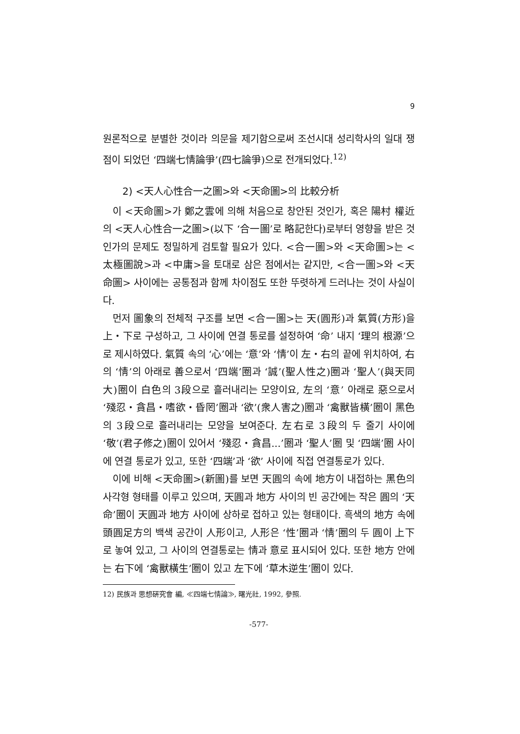9
원론적으로 분별한 것이라 의문을 제기함으로써 조선시대 성리학사의 일대 쟁점이 되었던 ‘四端七情論爭’(四七論爭)으로 전개되었다.<sup>12)</sup>
2) <天人心性合一之圖>와 <天命圖>의 比較分析
이 <天命圖>가 鄭之雲에 의해 처음으로 창안된 것인가, 혹은 陽村 權近의 <天人心性合一之圖>(以下 ‘合一圖’로 略記한다)로부터 영향을 받은 것인가의 문제도 정밀하게 검토할 필요가 있다. <合一圖>와 <天命圖>는 <太極圖說>과 <中庸>을 토대로 삼은 점에서는 같지만, <合一圖>와 <天命圖> 사이에는 공통점과 함께 차이점도 또한 뚜렷하게 드러나는 것이 사실이다.
먼저 圖象의 전체적 구조를 보면 <合一圖>는 天(圓形)과 氣質(方形)을 上・下로 구성하고, 그 사이에 연결 통로를 설정하여 ‘命’ 내지 ‘理의 根源’으로 제시하였다. 氣質 속의 ‘心’에는 ‘意’와 ‘情’이 左・右의 끝에 위치하여, 右의 ‘情’의 아래로 善으로서 ‘四端’圈과 ‘誠’(聖人性之)圈과 ‘聖人’(與天同大)圈이 白色의 3段으로 흘러내리는 모양이요, 左의 ‘意’ 아래로 惡으로서 ‘殘忍・貪昌・嗜欲・昏罔’圈과 ‘欲’(衆人害之)圈과 ‘禽獸皆橫’圈이 黑色의 3段으로 흘러내리는 모양을 보여준다. 左右로 3段의 두 줄기 사이에 ‘敬’(君子修之)圈이 있어서 ‘殘忍・貪昌...’圈과 ‘聖人’圈 및 ‘四端’圈 사이에 연결 통로가 있고, 또한 ‘四端’과 ‘欲’ 사이에 직접 연결통로가 있다.
이에 비해 <天命圖>(新圖)를 보면 天圓의 속에 地方이 내접하는 黑色의 사각형 형태를 이루고 있으며, 天圓과 地方 사이의 빈 공간에는 작은 圓의 ‘天命’圈이 天圓과 地方 사이에 상하로 접하고 있는 형태이다. 흑색의 地方 속에 頭圓足方의 백색 공간이 人形이고, 人形은 ‘性’圈과 ‘情’圈의 두 圓이 上下로 놓여 있고, 그 사이의 연결통로는 情과 意로 표시되어 있다. 또한 地方 안에는 右下에 ‘禽獸橫生’圈이 있고 左下에 ‘草木逆生’圈이 있다.
12) 民族과 思想硏究會 編, ≪四端七情論≫, 曙光社, 1992, 參照.
-577-